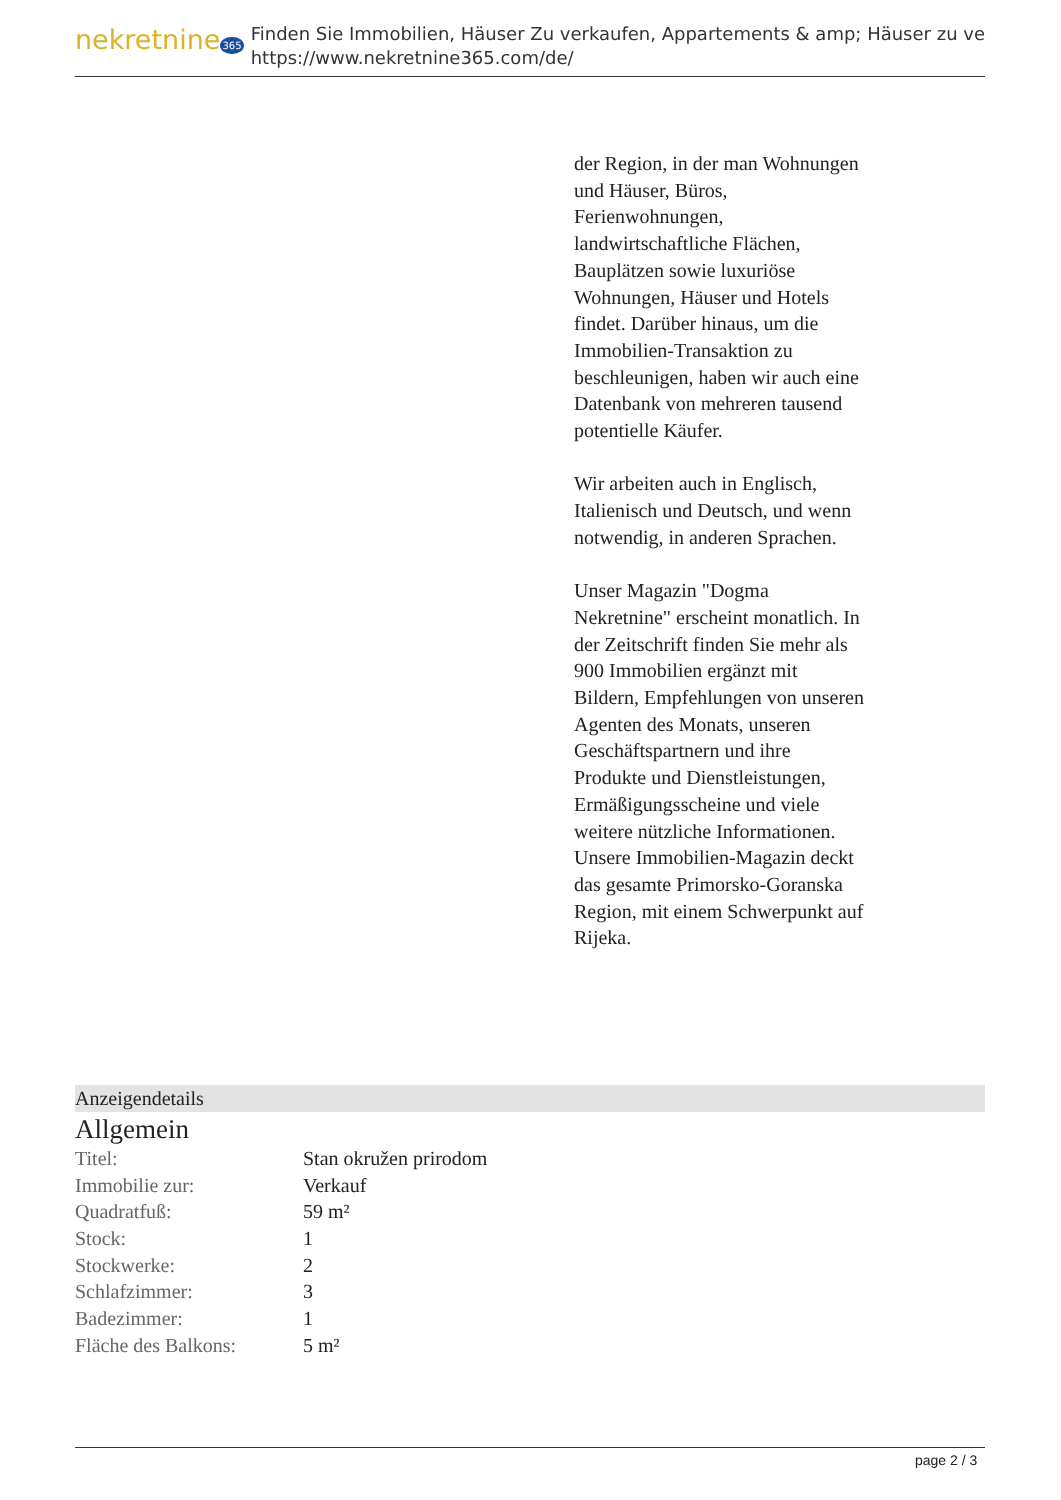nekretnine365
Finden Sie Immobilien, Häuser Zu verkaufen, Appartements & amp; Häuser zu ve
https://www.nekretnine365.com/de/
der Region, in der man Wohnungen und Häuser, Büros, Ferienwohnungen, landwirtschaftliche Flächen, Bauplätzen sowie luxuriöse Wohnungen, Häuser und Hotels findet. Darüber hinaus, um die Immobilien-Transaktion zu beschleunigen, haben wir auch eine Datenbank von mehreren tausend potentielle Käufer.
Wir arbeiten auch in Englisch, Italienisch und Deutsch, und wenn notwendig, in anderen Sprachen.
Unser Magazin "Dogma Nekretnine" erscheint monatlich. In der Zeitschrift finden Sie mehr als 900 Immobilien ergänzt mit Bildern, Empfehlungen von unseren Agenten des Monats, unseren Geschäftspartnern und ihre Produkte und Dienstleistungen, Ermäßigungsscheine und viele weitere nützliche Informationen. Unsere Immobilien-Magazin deckt das gesamte Primorsko-Goranska Region, mit einem Schwerpunkt auf Rijeka.
Anzeigendetails
Allgemein
| Titel: | Stan okružen prirodom |
| Immobilie zur: | Verkauf |
| Quadratfuß: | 59 m² |
| Stock: | 1 |
| Stockwerke: | 2 |
| Schlafzimmer: | 3 |
| Badezimmer: | 1 |
| Fläche des Balkons: | 5 m² |
page 2 / 3